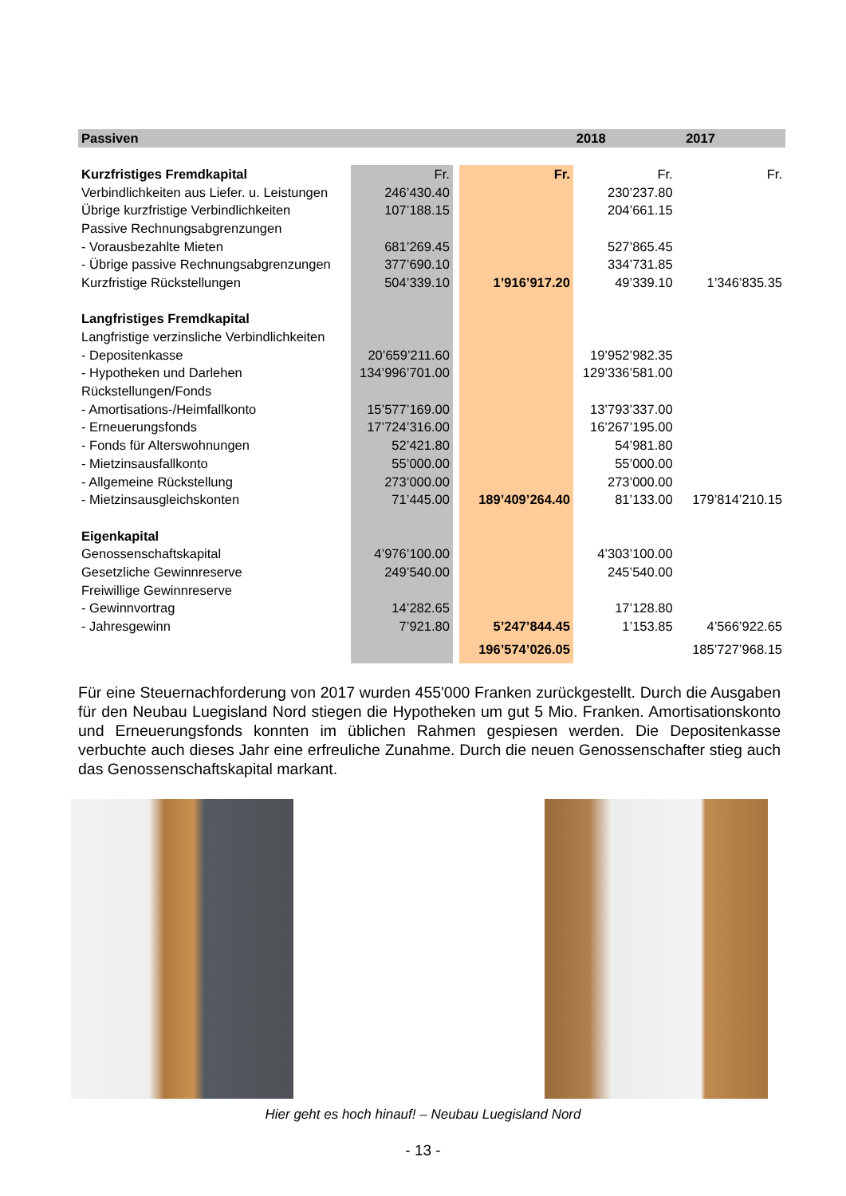| Passiven | | | | 2018 | | 2017 |
| --- | --- | --- | --- | --- | --- | --- |
| Kurzfristiges Fremdkapital | Fr. | | Fr. | Fr. | | Fr. |
| Verbindlichkeiten aus Liefer. u. Leistungen | 246’430.40 | | | 230’237.80 | | |
| Übrige kurzfristige Verbindlichkeiten | 107’188.15 | | | 204’661.15 | | |
| Passive Rechnungsabgrenzungen | | | | | | |
| - Vorausbezahlte Mieten | 681’269.45 | | | 527’865.45 | | |
| - Übrige passive Rechnungsabgrenzungen | 377’690.10 | | | 334’731.85 | | |
| Kurzfristige Rückstellungen | 504’339.10 | | 1’916’917.20 | 49’339.10 | | 1’346’835.35 |
| Langfristiges Fremdkapital | | | | | | |
| Langfristige verzinsliche Verbindlichkeiten | | | | | | |
| - Depositenkasse | 20’659’211.60 | | | 19’952’982.35 | | |
| - Hypotheken und Darlehen | 134’996’701.00 | | | 129’336’581.00 | | |
| Rückstellungen/Fonds | | | | | | |
| - Amortisations-/Heimfallkonto | 15’577’169.00 | | | 13’793’337.00 | | |
| - Erneuerungsfonds | 17’724’316.00 | | | 16’267’195.00 | | |
| - Fonds für Alterswohnungen | 52’421.80 | | | 54’981.80 | | |
| - Mietzinsausfallkonto | 55’000.00 | | | 55’000.00 | | |
| - Allgemeine Rückstellung | 273’000.00 | | | 273’000.00 | | |
| - Mietzinsausgleichskonten | 71’445.00 | | 189’409’264.40 | 81’133.00 | | 179’814’210.15 |
| Eigenkapital | | | | | | |
| Genossenschaftskapital | 4’976’100.00 | | | 4’303’100.00 | | |
| Gesetzliche Gewinnreserve | 249’540.00 | | | 245’540.00 | | |
| Freiwillige Gewinnreserve | | | | | | |
| - Gewinnvortrag | 14’282.65 | | | 17’128.80 | | |
| - Jahresgewinn | 7’921.80 | | 5’247’844.45 | 1’153.85 | | 4’566’922.65 |
| | | | 196’574’026.05 | | | 185’727’968.15 |
Für eine Steuernachforderung von 2017 wurden 455'000 Franken zurückgestellt. Durch die Ausgaben für den Neubau Luegisland Nord stiegen die Hypotheken um gut 5 Mio. Franken. Amortisationskonto und Erneuerungsfonds konnten im üblichen Rahmen gespiesen werden. Die Depositenkasse verbuchte auch dieses Jahr eine erfreuliche Zunahme. Durch die neuen Genossenschafter stieg auch das Genossenschaftskapital markant.
Hier geht es hoch hinauf! – Neubau Luegisland Nord
- 13 -